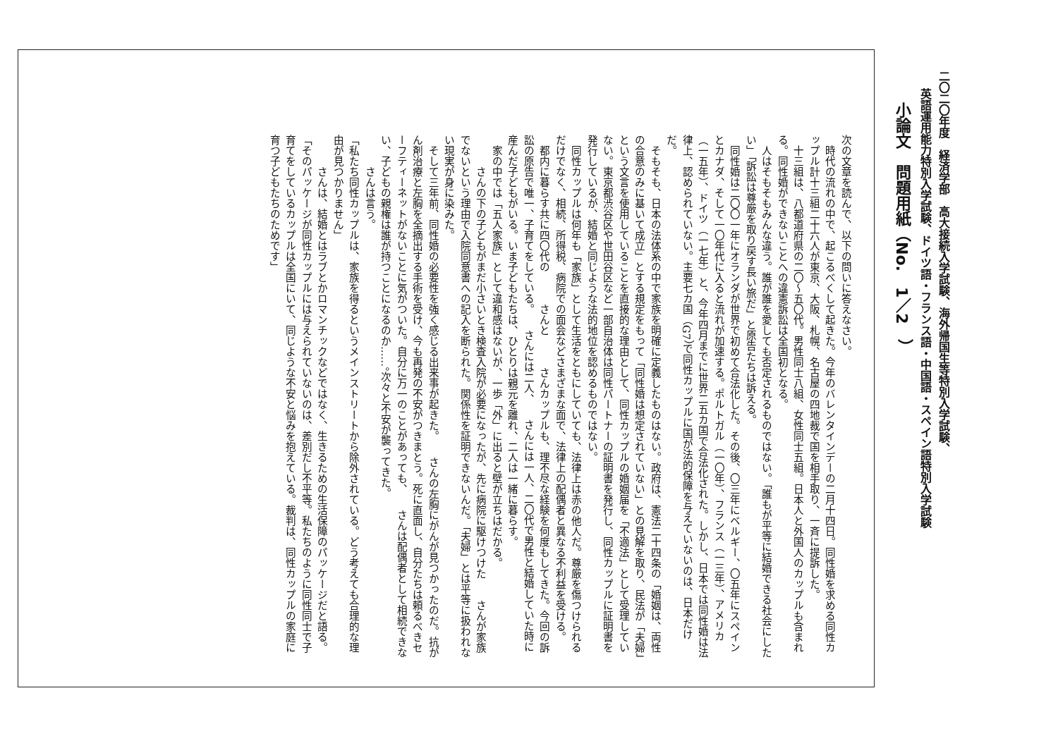二〇二〇年度　経済学部　高大接続入学試験、海外帰国生等特別入学試験、
英語運用能力特別入学試験、ドイツ語・フランス語・中国語・スペイン語特別入学試験
小論文　問題用紙（No.　1／2　）
次の文章を読んで、以下の問いに答えなさい。
時代の流れの中で、起こるべくして起きた。今年のバレンタインデーの二月十四日。同性婚を求める同性カップル計十三組二十六人が東京、大阪、札幌、名古屋の四地裁で国を相手取り、一斉に提訴した。
十三組は、八都道府県の二〇～五〇代。男性同士八組、女性同士五組。日本人と外国人のカップルも含まれる。同性婚ができないことへの違憲訴訟は全国初となる。
人はそもそもみんな違う。誰が誰を愛しても否定されるものではない。「誰もが平等に結婚できる社会にしたい」「訴訟は尊厳を取り戻す長い旅だ」と原告たちは訴える。
同性婚は二〇〇一年にオランダが世界で初めて合法化した。その後、〇三年にベルギー、〇五年にスペインとカナダ、そして一〇年代に入ると流れが加速する。ポルトガル（一〇年）、フランス（一三年）、アメリカ（一五年）、ドイツ（一七年）と、今年四月までに世界二五カ国で合法化された。しかし、日本では同性婚は法律上、認められていない。主要七カ国（G7）で同性カップルに国が法的保障を与えていないのは、日本だけだ。
そもそも、日本の法体系の中で家族を明確に定義したものはない。政府は、憲法二十四条の「婚姻は、両性の合意のみに基いて成立」とする規定をもって「同性婚は想定されていない」との見解を取り、民法が「夫婦」という文言を使用していることを直接的な理由として、同性カップルの婚姻届を「不適法」として受理していない。東京都渋谷区や世田谷区など一部自治体は同性パートナーの証明書を発行し、同性カップルに証明書を発行しているが、結婚と同じような法的地位を認めるものではない。
同性カップルは何年も「家族」として生活をともにしていても、法律上は赤の他人だ。尊厳を傷つけられるだけでなく、相続、所得税、病院での面会などさまざまな面で、法律上の配偶者と異なる不利益を受ける。
都内に暮らす共に四〇代の　　　さんと　　　さんカップルも、理不尽な経験を何度もしてきた。今回の訴訟の原告で唯一、子育てをしている。　　さんには二人、　　さんには一人、二〇代で男性と結婚していた時に産んだ子どもがいる。いま子どもたちは、ひとりは親元を離れ、二人は一緒に暮らす。
家の中では「五人家族」として違和感はないが、一歩「外」に出ると壁が立ちはだかる。
　　さんの下の子どもがまだ小さいとき検査入院が必要になったが、先に病院に駆けつけた　　さんが家族でないという理由で入院同意書への記入を断られた。関係性を証明できないんだ。「夫婦」とは平等に扱われない現実が身に染みた。
そして三年前、同性婚の必要性を強く感じる出来事が起きた。　　さんの左胸にがんが見つかったのだ。抗がん剤治療と左胸を全摘出する手術を受け、今も再発の不安がつきまとう。死に直面し、自分たちは頼るべきセーフティーネットがないことに気がついた。自分に万一のことがあっても、　　さんは配偶者として相続できない、子どもの親権は誰が持つことになるのか……。次々と不安が襲ってきた。
　　さんは言う。
「私たち同性カップルは、家族を得るというメインストリートから除外されている。どう考えても合理的な理由が見つかりません」
　　さんは、結婚とはラブとかロマンチックなどではなく、生きるための生活保障のパッケージだと語る。
「そのパッケージが同性カップルには与えられていないのは、差別だし不平等。私たちのように同性同士で子育てをしているカップルは全国にいて、同じような不安と悩みを抱えている。裁判は、同性カップルの家庭に育つ子どもたちのためです」